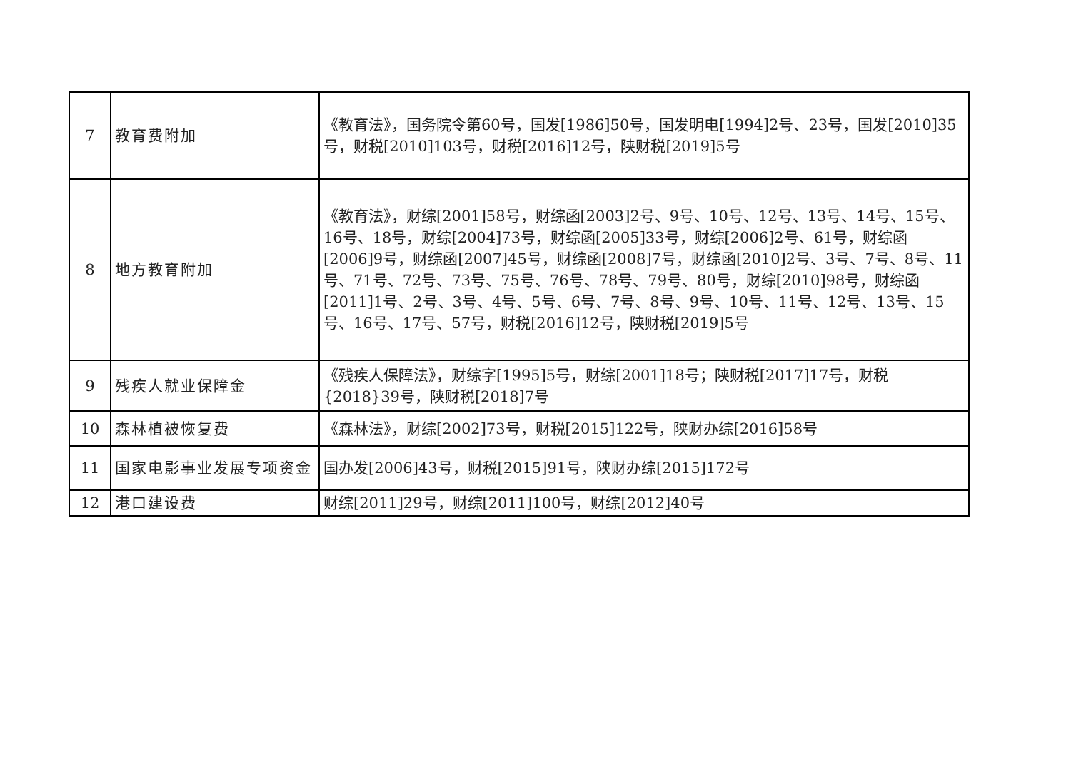| 7 | 教育费附加 | 《教育法》，国务院令第60号，国发[1986]50号，国发明电[1994]2号、23号，国发[2010]35号，财税[2010]103号，财税[2016]12号，陕财税[2019]5号 |
| 8 | 地方教育附加 | 《教育法》，财综[2001]58号，财综函[2003]2号、9号、10号、12号、13号、14号、15号、16号、18号，财综[2004]73号，财综函[2005]33号，财综[2006]2号、61号，财综函[2006]9号，财综函[2007]45号，财综函[2008]7号，财综函[2010]2号、3号、7号、8号、11号、71号、72号、73号、75号、76号、78号、79号、80号，财综[2010]98号，财综函[2011]1号、2号、3号、4号、5号、6号、7号、8号、9号、10号、11号、12号、13号、15号、16号、17号、57号，财税[2016]12号，陕财税[2019]5号 |
| 9 | 残疾人就业保障金 | 《残疾人保障法》，财综字[1995]5号，财综[2001]18号；陕财税[2017]17号，财税{2018}39号，陕财税[2018]7号 |
| 10 | 森林植被恢复费 | 《森林法》，财综[2002]73号，财税[2015]122号，陕财办综[2016]58号 |
| 11 | 国家电影事业发展专项资金 | 国办发[2006]43号，财税[2015]91号，陕财办综[2015]172号 |
| 12 | 港口建设费 | 财综[2011]29号，财综[2011]100号，财综[2012]40号 |